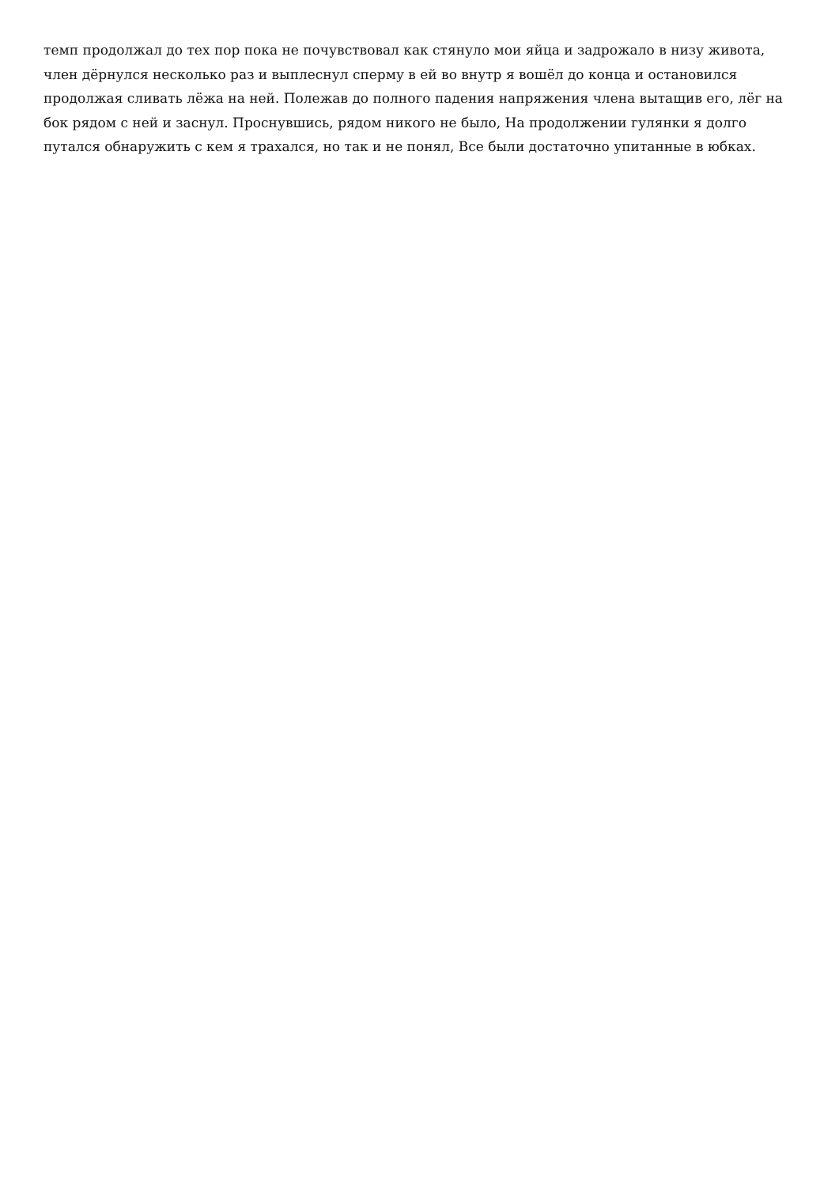темп продолжал до тех пор пока не почувствовал как стянуло мои яйца и задрожало в низу живота, член дёрнулся несколько раз и выплеснул сперму в ей во внутр я вошёл до конца и остановился продолжая сливать лёжа на ней. Полежав до полного падения напряжения члена вытащив его, лёг на бок рядом с ней и заснул. Проснувшись, рядом никого не было, На продолжении гулянки я долго путался обнаружить с кем я трахался, но так и не понял, Все были достаточно упитанные в юбках.